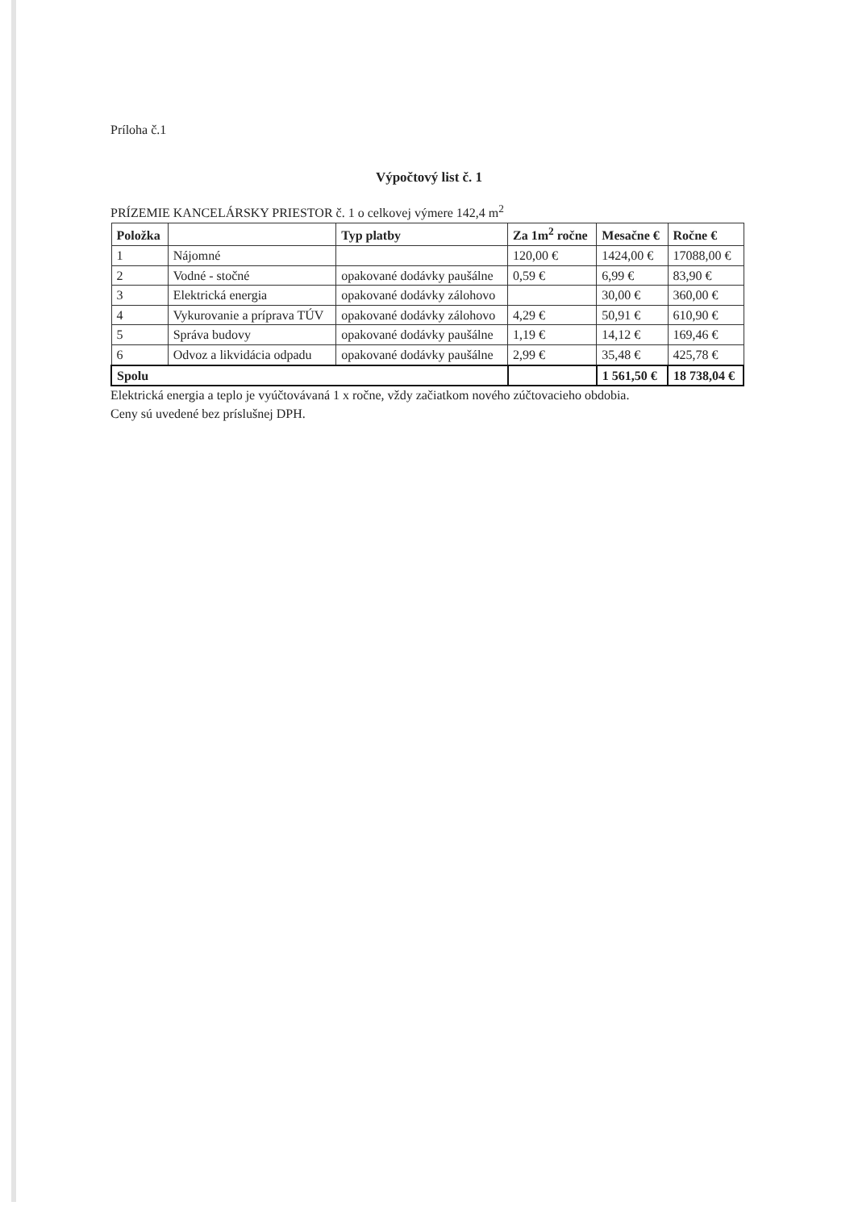Príloha č.1
Výpočtový list č. 1
PRÍZEMIE KANCELÁRSKY PRIESTOR č. 1 o celkovej výmere 142,4 m<sup>2</sup>
| Položka | | Typ platby | Za 1m<sup>2</sup> ročne | Mesačne € | Ročne € |
| --- | --- | --- | --- | --- | --- |
| 1 | Nájomné | | 120,00 € | 1424,00 € | 17088,00 € |
| 2 | Vodné - stočné | opakované dodávky paušálne | 0,59 € | 6,99 € | 83,90 € |
| 3 | Elektrická energia | opakované dodávky zálohovo | | 30,00 € | 360,00 € |
| 4 | Vykurovanie a príprava TÚV | opakované dodávky zálohovo | 4,29 € | 50,91 € | 610,90 € |
| 5 | Správa budovy | opakované dodávky paušálne | 1,19 € | 14,12 € | 169,46 € |
| 6 | Odvoz a likvidácia odpadu | opakované dodávky paušálne | 2,99 € | 35,48 € | 425,78 € |
| Spolu | | | | 1 561,50 € | 18 738,04 € |
Elektrická energia a teplo je vyúčtovávaná 1 x ročne, vždy začiatkom nového zúčtovacieho obdobia.
Ceny sú uvedené bez príslušnej DPH.